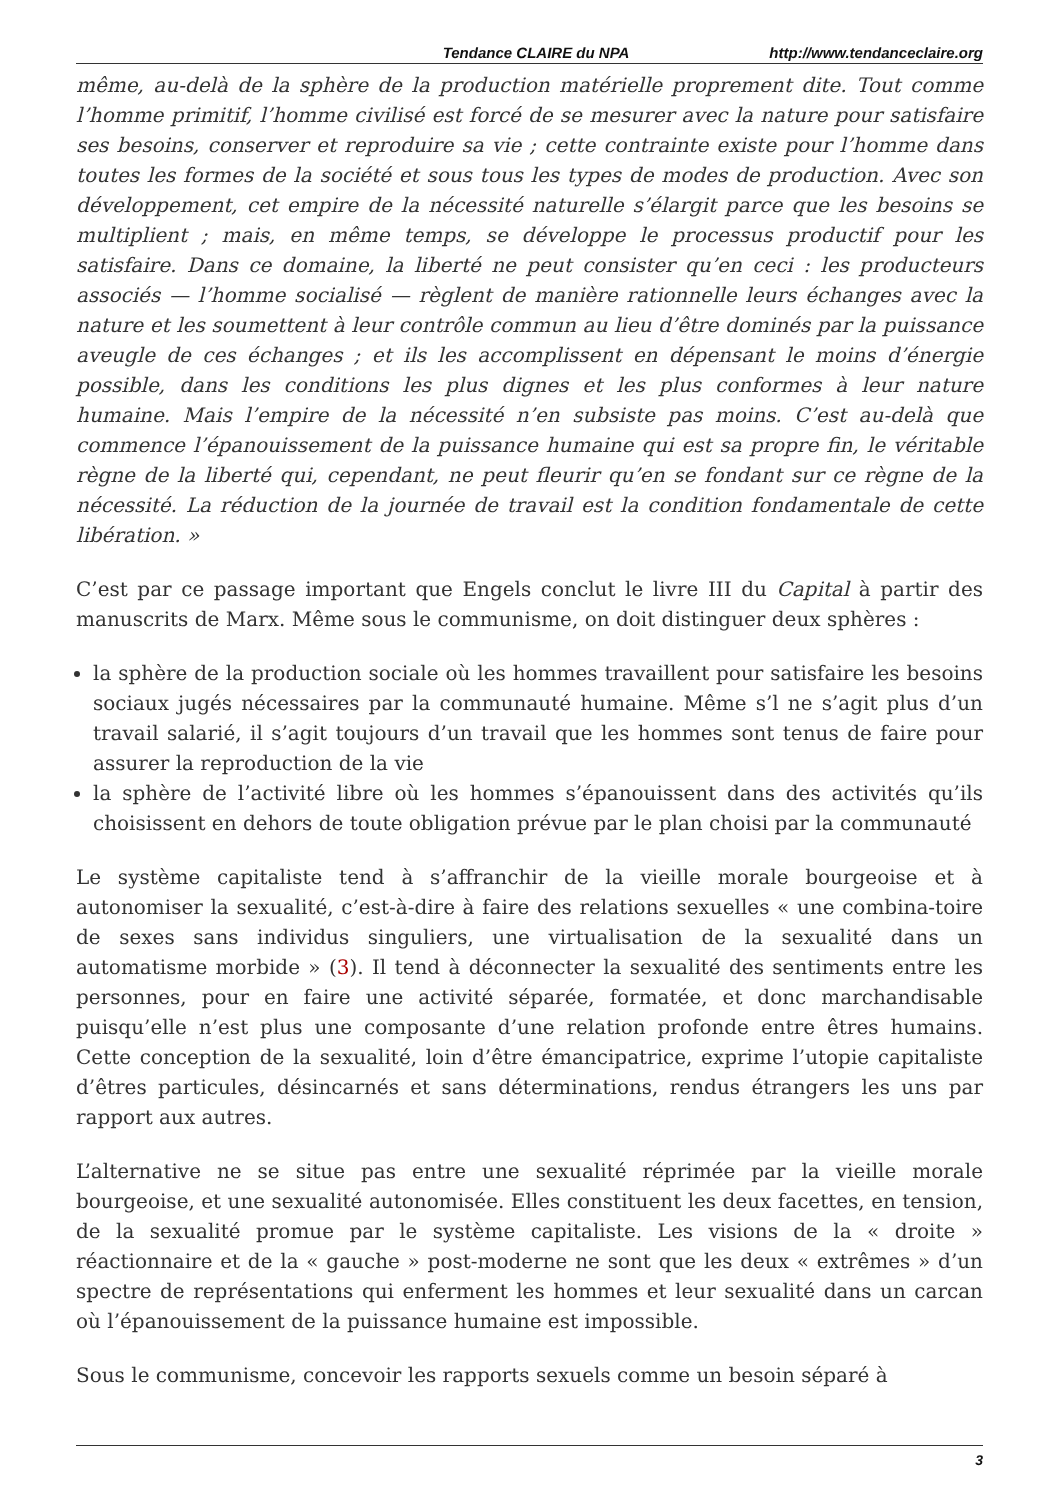Tendance CLAIRE du NPA http://www.tendanceclaire.org
même, au-delà de la sphère de la production matérielle proprement dite. Tout comme l’homme primitif, l’homme civilisé est forcé de se mesurer avec la nature pour satisfaire ses besoins, conserver et reproduire sa vie ; cette contrainte existe pour l’homme dans toutes les formes de la société et sous tous les types de modes de production. Avec son développement, cet empire de la nécessité naturelle s’élargit parce que les besoins se multiplient ; mais, en même temps, se développe le processus productif pour les satisfaire. Dans ce domaine, la liberté ne peut consister qu’en ceci : les producteurs associés — l’homme socialisé — règlent de manière rationnelle leurs échanges avec la nature et les soumettent à leur contrôle commun au lieu d’être dominés par la puissance aveugle de ces échanges ; et ils les accomplissent en dépensant le moins d’énergie possible, dans les conditions les plus dignes et les plus conformes à leur nature humaine. Mais l’empire de la nécessité n’en subsiste pas moins. C’est au-delà que commence l’épanouissement de la puissance humaine qui est sa propre fin, le véritable règne de la liberté qui, cependant, ne peut fleurir qu’en se fondant sur ce règne de la nécessité. La réduction de la journée de travail est la condition fondamentale de cette libération. »
C’est par ce passage important que Engels conclut le livre III du Capital à partir des manuscrits de Marx. Même sous le communisme, on doit distinguer deux sphères :
la sphère de la production sociale où les hommes travaillent pour satisfaire les besoins sociaux jugés nécessaires par la communauté humaine. Même s’l ne s’agit plus d’un travail salarié, il s’agit toujours d’un travail que les hommes sont tenus de faire pour assurer la reproduction de la vie
la sphère de l’activité libre où les hommes s’épanouissent dans des activités qu’ils choisissent en dehors de toute obligation prévue par le plan choisi par la communauté
Le système capitaliste tend à s’affranchir de la vieille morale bourgeoise et à autonomiser la sexualité, c’est-à-dire à faire des relations sexuelles « une combina-toire de sexes sans individus singuliers, une virtualisation de la sexualité dans un automatisme morbide » (3). Il tend à déconnecter la sexualité des sentiments entre les personnes, pour en faire une activité séparée, formatée, et donc marchandisable puisqu’elle n’est plus une composante d’une relation profonde entre êtres humains. Cette conception de la sexualité, loin d’être émancipatrice, exprime l’utopie capitaliste d’êtres particules, désincarnés et sans déterminations, rendus étrangers les uns par rapport aux autres.
L’alternative ne se situe pas entre une sexualité réprimée par la vieille morale bourgeoise, et une sexualité autonomisée. Elles constituent les deux facettes, en tension, de la sexualité promue par le système capitaliste. Les visions de la « droite » réactionnaire et de la « gauche » post-moderne ne sont que les deux « extrêmes » d’un spectre de représentations qui enferment les hommes et leur sexualité dans un carcan où l’épanouissement de la puissance humaine est impossible.
Sous le communisme, concevoir les rapports sexuels comme un besoin séparé à
3